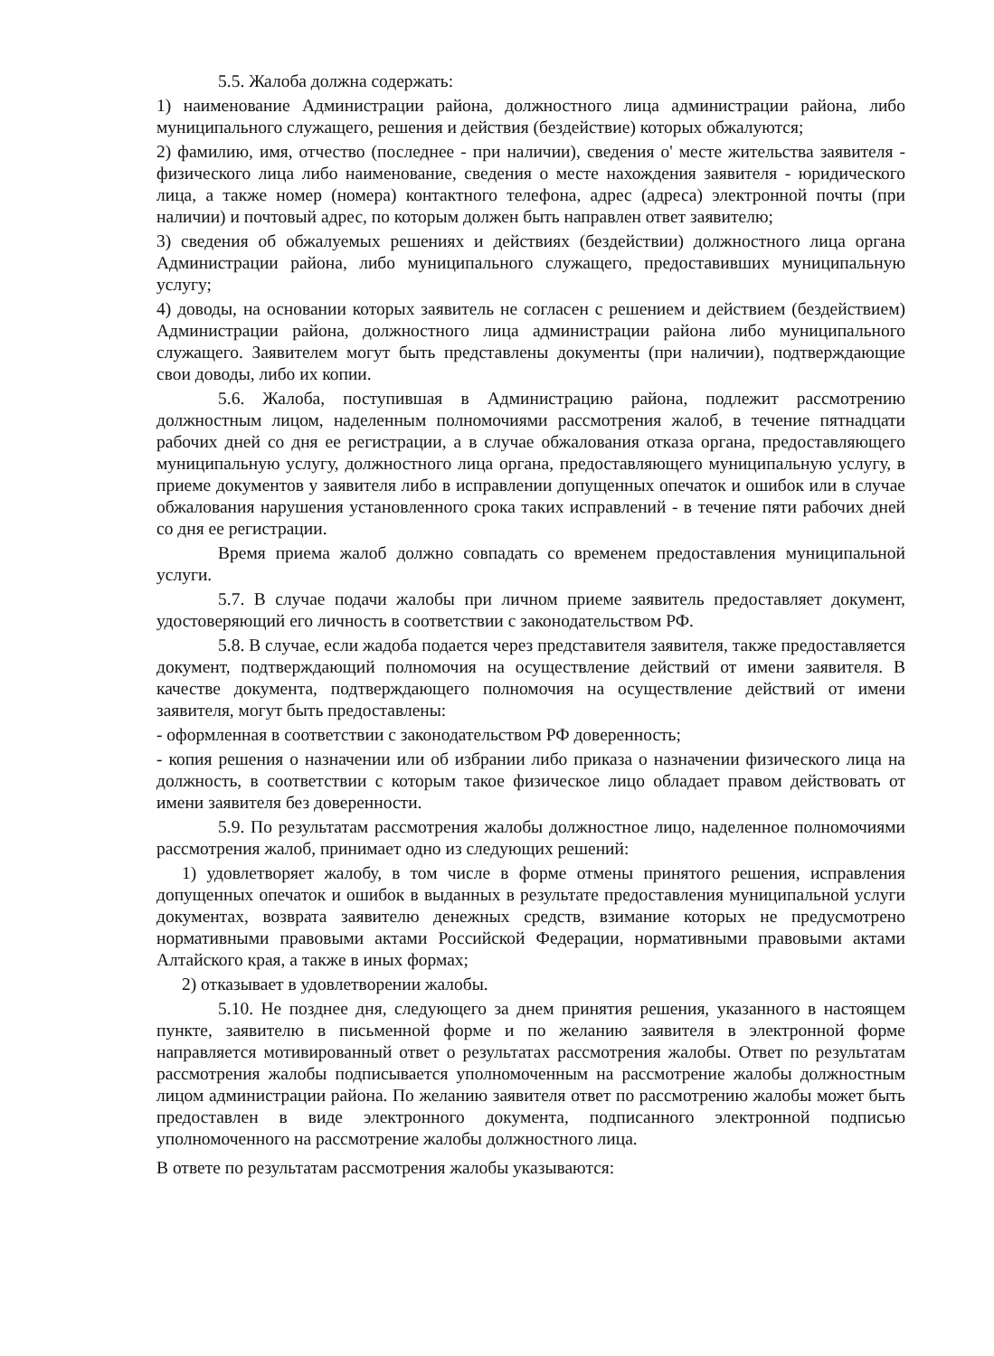5.5. Жалоба должна содержать:
1) наименование Администрации района, должностного лица администрации района, либо муниципального служащего, решения и действия (бездействие) которых обжалуются;
2) фамилию, имя, отчество (последнее - при наличии), сведения о' месте жительства заявителя - физического лица либо наименование, сведения о месте нахождения заявителя - юридического лица, а также номер (номера) контактного телефона, адрес (адреса) электронной почты (при наличии) и почтовый адрес, по которым должен быть направлен ответ заявителю;
3) сведения об обжалуемых решениях и действиях (бездействии) должностного лица органа Администрации района, либо муниципального служащего, предоставивших муниципальную услугу;
4) доводы, на основании которых заявитель не согласен с решением и действием (бездействием) Администрации района, должностного лица администрации района либо муниципального служащего. Заявителем могут быть представлены документы (при наличии), подтверждающие свои доводы, либо их копии.
5.6. Жалоба, поступившая в Администрацию района, подлежит рассмотрению должностным лицом, наделенным полномочиями рассмотрения жалоб, в течение пятнадцати рабочих дней со дня ее регистрации, а в случае обжалования отказа органа, предоставляющего муниципальную услугу, должностного лица органа, предоставляющего муниципальную услугу, в приеме документов у заявителя либо в исправлении допущенных опечаток и ошибок или в случае обжалования нарушения установленного срока таких исправлений - в течение пяти рабочих дней со дня ее регистрации.
Время приема жалоб должно совпадать со временем предоставления муниципальной услуги.
5.7. В случае подачи жалобы при личном приеме заявитель предоставляет документ, удостоверяющий его личность в соответствии с законодательством РФ.
5.8. В случае, если жадоба подается через представителя заявителя, также предоставляется документ, подтверждающий полномочия на осуществление действий от имени заявителя. В качестве документа, подтверждающего полномочия на осуществление действий от имени заявителя, могут быть предоставлены:
- оформленная в соответствии с законодательством РФ доверенность;
- копия решения о назначении или об избрании либо приказа о назначении физического лица на должность, в соответствии с которым такое физическое лицо обладает правом действовать от имени заявителя без доверенности.
5.9. По результатам рассмотрения жалобы должностное лицо, наделенное полномочиями рассмотрения жалоб, принимает одно из следующих решений:
1) удовлетворяет жалобу, в том числе в форме отмены принятого решения, исправления допущенных опечаток и ошибок в выданных в результате предоставления муниципальной услуги документах, возврата заявителю денежных средств, взимание которых не предусмотрено нормативными правовыми актами Российской Федерации, нормативными правовыми актами Алтайского края, а также в иных формах;
2) отказывает в удовлетворении жалобы.
5.10. Не позднее дня, следующего за днем принятия решения, указанного в настоящем пункте, заявителю в письменной форме и по желанию заявителя в электронной форме направляется мотивированный ответ о результатах рассмотрения жалобы. Ответ по результатам рассмотрения жалобы подписывается уполномоченным на рассмотрение жалобы должностным лицом администрации района. По желанию заявителя ответ по рассмотрению жалобы может быть предоставлен в виде электронного документа, подписанного электронной подписью уполномоченного на рассмотрение жалобы должностного лица.
В ответе по результатам рассмотрения жалобы указываются: